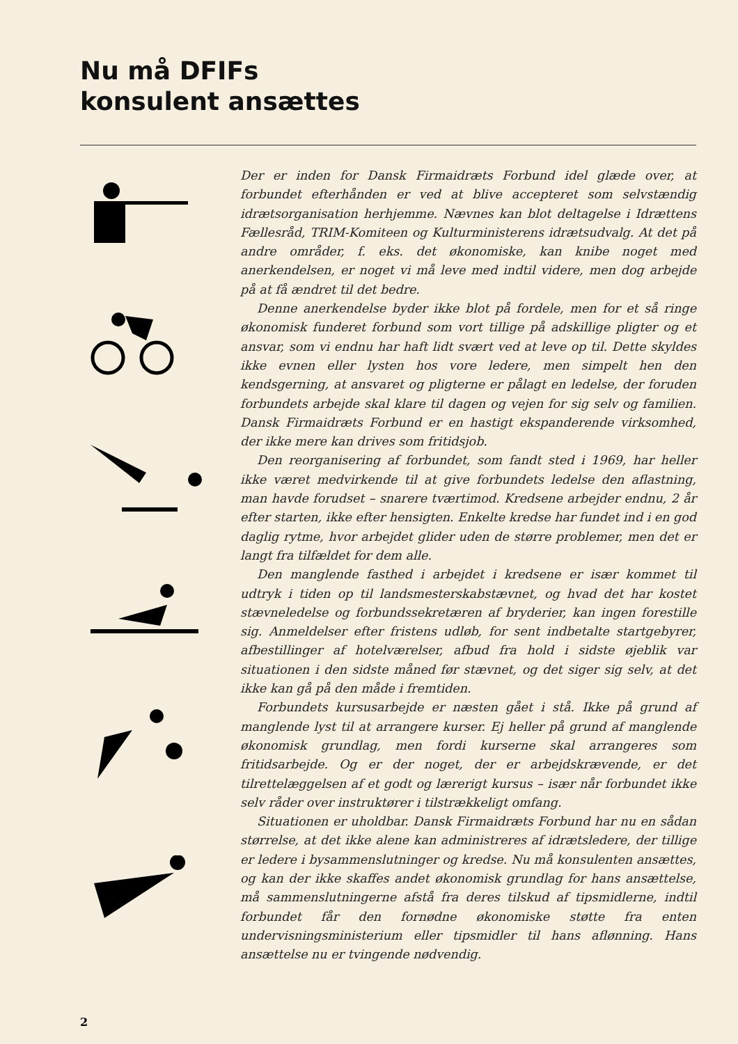Nu må DFIFs
konsulent ansættes
Der er inden for Dansk Firmaidræts Forbund idel glæde over, at forbundet efterhånden er ved at blive accepteret som selvstændig idrætsorganisation herhjemme. Nævnes kan blot deltagelse i Idrættens Fællesråd, TRIM-Komiteen og Kulturministerens idrætsudvalg. At det på andre områder, f. eks. det økonomiske, kan knibe noget med anerkendelsen, er noget vi må leve med indtil videre, men dog arbejde på at få ændret til det bedre.
Denne anerkendelse byder ikke blot på fordele, men for et så ringe økonomisk funderet forbund som vort tillige på adskillige pligter og et ansvar, som vi endnu har haft lidt svært ved at leve op til. Dette skyldes ikke evnen eller lysten hos vore ledere, men simpelt hen den kendsgerning, at ansvaret og pligterne er pålagt en ledelse, der foruden forbundets arbejde skal klare til dagen og vejen for sig selv og familien. Dansk Firmaidræts Forbund er en hastigt ekspanderende virksomhed, der ikke mere kan drives som fritidsjob.
Den reorganisering af forbundet, som fandt sted i 1969, har heller ikke været medvirkende til at give forbundets ledelse den aflastning, man havde forudset – snarere tværtimod. Kredsene arbejder endnu, 2 år efter starten, ikke efter hensigten. Enkelte kredse har fundet ind i en god daglig rytme, hvor arbejdet glider uden de større problemer, men det er langt fra tilfældet for dem alle.
Den manglende fasthed i arbejdet i kredsene er især kommet til udtryk i tiden op til landsmesterskabstævnet, og hvad det har kostet stævneledelse og forbundssekretæren af bryderier, kan ingen forestille sig. Anmeldelser efter fristens udløb, for sent indbetalte startgebyrer, afbestillinger af hotelværelser, afbud fra hold i sidste øjeblik var situationen i den sidste måned før stævnet, og det siger sig selv, at det ikke kan gå på den måde i fremtiden.
Forbundets kursusarbejde er næsten gået i stå. Ikke på grund af manglende lyst til at arrangere kurser. Ej heller på grund af manglende økonomisk grundlag, men fordi kurserne skal arrangeres som fritidsarbejde. Og er der noget, der er arbejdskrævende, er det tilrettelæggelsen af et godt og lærerigt kursus – især når forbundet ikke selv råder over instruktører i tilstrækkeligt omfang.
Situationen er uholdbar. Dansk Firmaidræts Forbund har nu en sådan størrelse, at det ikke alene kan administreres af idrætsledere, der tillige er ledere i bysammenslutninger og kredse. Nu må konsulenten ansættes, og kan der ikke skaffes andet økonomisk grundlag for hans ansættelse, må sammenslutningerne afstå fra deres tilskud af tipsmidlerne, indtil forbundet får den fornødne økonomiske støtte fra enten undervisningsministerium eller tipsmidler til hans aflønning. Hans ansættelse nu er tvingende nødvendig.
2